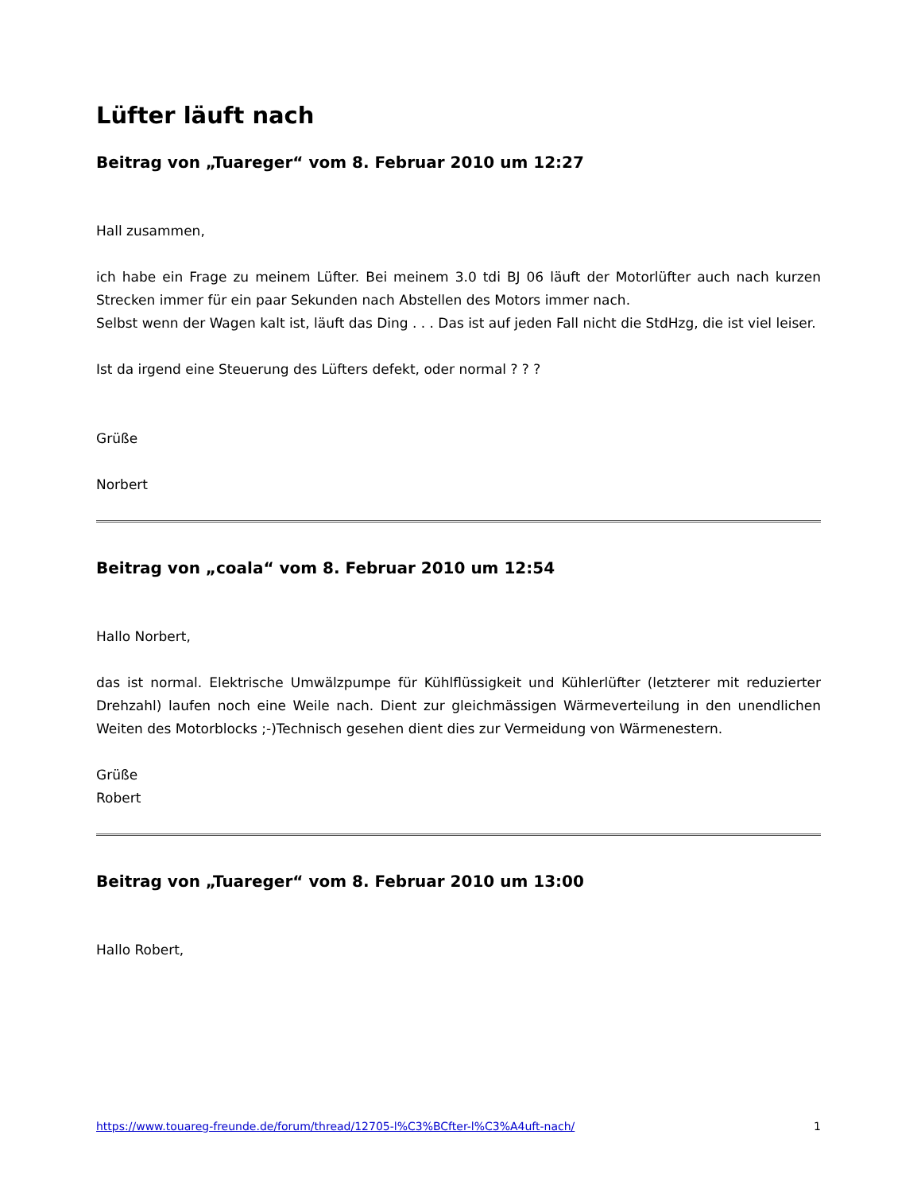Lüfter läuft nach
Beitrag von „Tuareger“ vom 8. Februar 2010 um 12:27
Hall zusammen,
ich habe ein Frage zu meinem Lüfter. Bei meinem 3.0 tdi BJ 06 läuft der Motorlüfter auch nach kurzen Strecken immer für ein paar Sekunden nach Abstellen des Motors immer nach.
Selbst wenn der Wagen kalt ist, läuft das Ding . . . Das ist auf jeden Fall nicht die StdHzg, die ist viel leiser.
Ist da irgend eine Steuerung des Lüfters defekt, oder normal ? ? ?
Grüße
Norbert
Beitrag von „coala“ vom 8. Februar 2010 um 12:54
Hallo Norbert,
das ist normal. Elektrische Umwälzpumpe für Kühlflüssigkeit und Kühlerlüfter (letzterer mit reduzierter Drehzahl) laufen noch eine Weile nach. Dient zur gleichmässigen Wärmeverteilung in den unendlichen Weiten des Motorblocks ;-)Technisch gesehen dient dies zur Vermeidung von Wärmenestern.
Grüße
Robert
Beitrag von „Tuareger“ vom 8. Februar 2010 um 13:00
Hallo Robert,
https://www.touareg-freunde.de/forum/thread/12705-l%C3%BCfter-l%C3%A4uft-nach/ 1